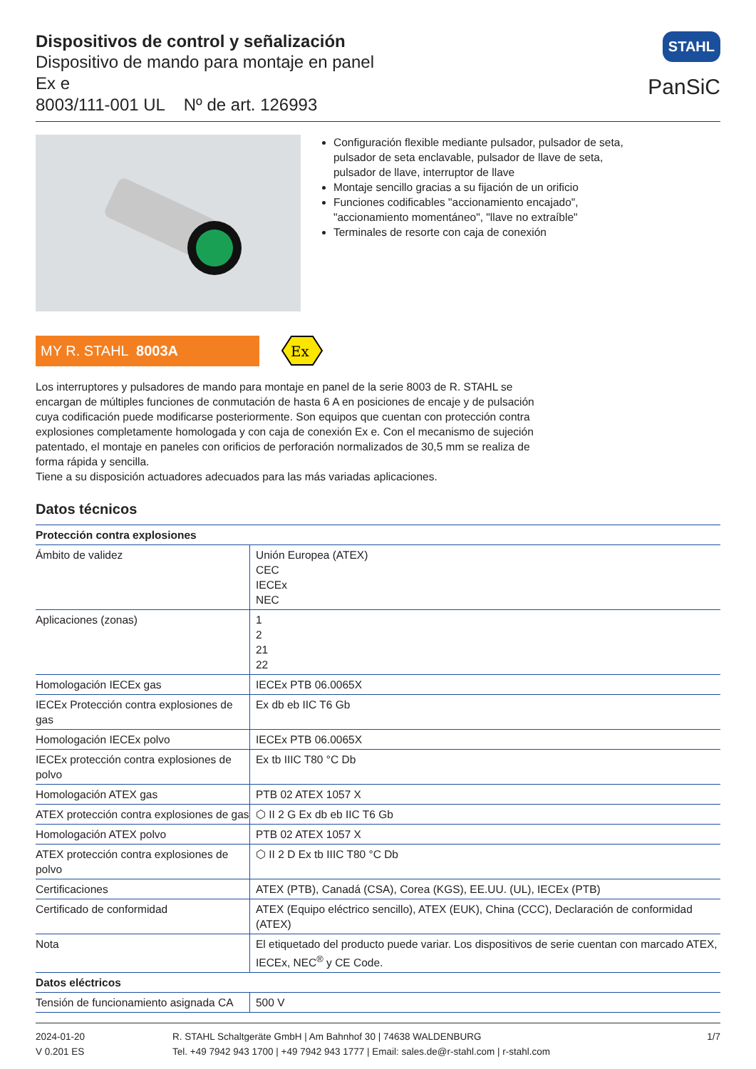Dispositivos de control y señalización
Dispositivo de mando para montaje en panel
Ex e
8003/111-001 UL Nº de art. 126993
STAHL
PanSiC
Configuración flexible mediante pulsador, pulsador de seta, pulsador de seta enclavable, pulsador de llave de seta, pulsador de llave, interruptor de llave
Montaje sencillo gracias a su fijación de un orificio
Funciones codificables "accionamiento encajado", "accionamiento momentáneo", "llave no extraíble"
Terminales de resorte con caja de conexión
MY R. STAHL 8003A
Ex
Los interruptores y pulsadores de mando para montaje en panel de la serie 8003 de R. STAHL se encargan de múltiples funciones de conmutación de hasta 6 A en posiciones de encaje y de pulsación cuya codificación puede modificarse posteriormente. Son equipos que cuentan con protección contra explosiones completamente homologada y con caja de conexión Ex e. Con el mecanismo de sujeción patentado, el montaje en paneles con orificios de perforación normalizados de 30,5 mm se realiza de forma rápida y sencilla.
Tiene a su disposición actuadores adecuados para las más variadas aplicaciones.
Datos técnicos
| Protección contra explosiones | |
| --- | --- |
| Ámbito de validez | Unión Europea (ATEX) CEC IECEx NEC |
| Aplicaciones (zonas) | 1 2 21 22 |
| Homologación IECEx gas | IECEx PTB 06.0065X |
| IECEx Protección contra explosiones de gas | Ex db eb IIC T6 Gb |
| Homologación IECEx polvo | IECEx PTB 06.0065X |
| IECEx protección contra explosiones de polvo | Ex tb IIIC T80 °C Db |
| Homologación ATEX gas | PTB 02 ATEX 1057 X |
| ATEX protección contra explosiones de gas | ⬡ II 2 G Ex db eb IIC T6 Gb |
| Homologación ATEX polvo | PTB 02 ATEX 1057 X |
| ATEX protección contra explosiones de polvo | ⬡ II 2 D Ex tb IIIC T80 °C Db |
| Certificaciones | ATEX (PTB), Canadá (CSA), Corea (KGS), EE.UU. (UL), IECEx (PTB) |
| Certificado de conformidad | ATEX (Equipo eléctrico sencillo), ATEX (EUK), China (CCC), Declaración de conformidad (ATEX) |
| Nota | El etiquetado del producto puede variar. Los dispositivos de serie cuentan con marcado ATEX, IECEx, NEC<sup>®</sup> y CE Code. |
| Datos eléctricos | |
| Tensión de funcionamiento asignada CA | 500 V |
2024-01-20
V 0.201 ES
R. STAHL Schaltgeräte GmbH | Am Bahnhof 30 | 74638 WALDENBURG
Tel. +49 7942 943 1700 | +49 7942 943 1777 | Email: sales.de@r-stahl.com | r-stahl.com
1/7